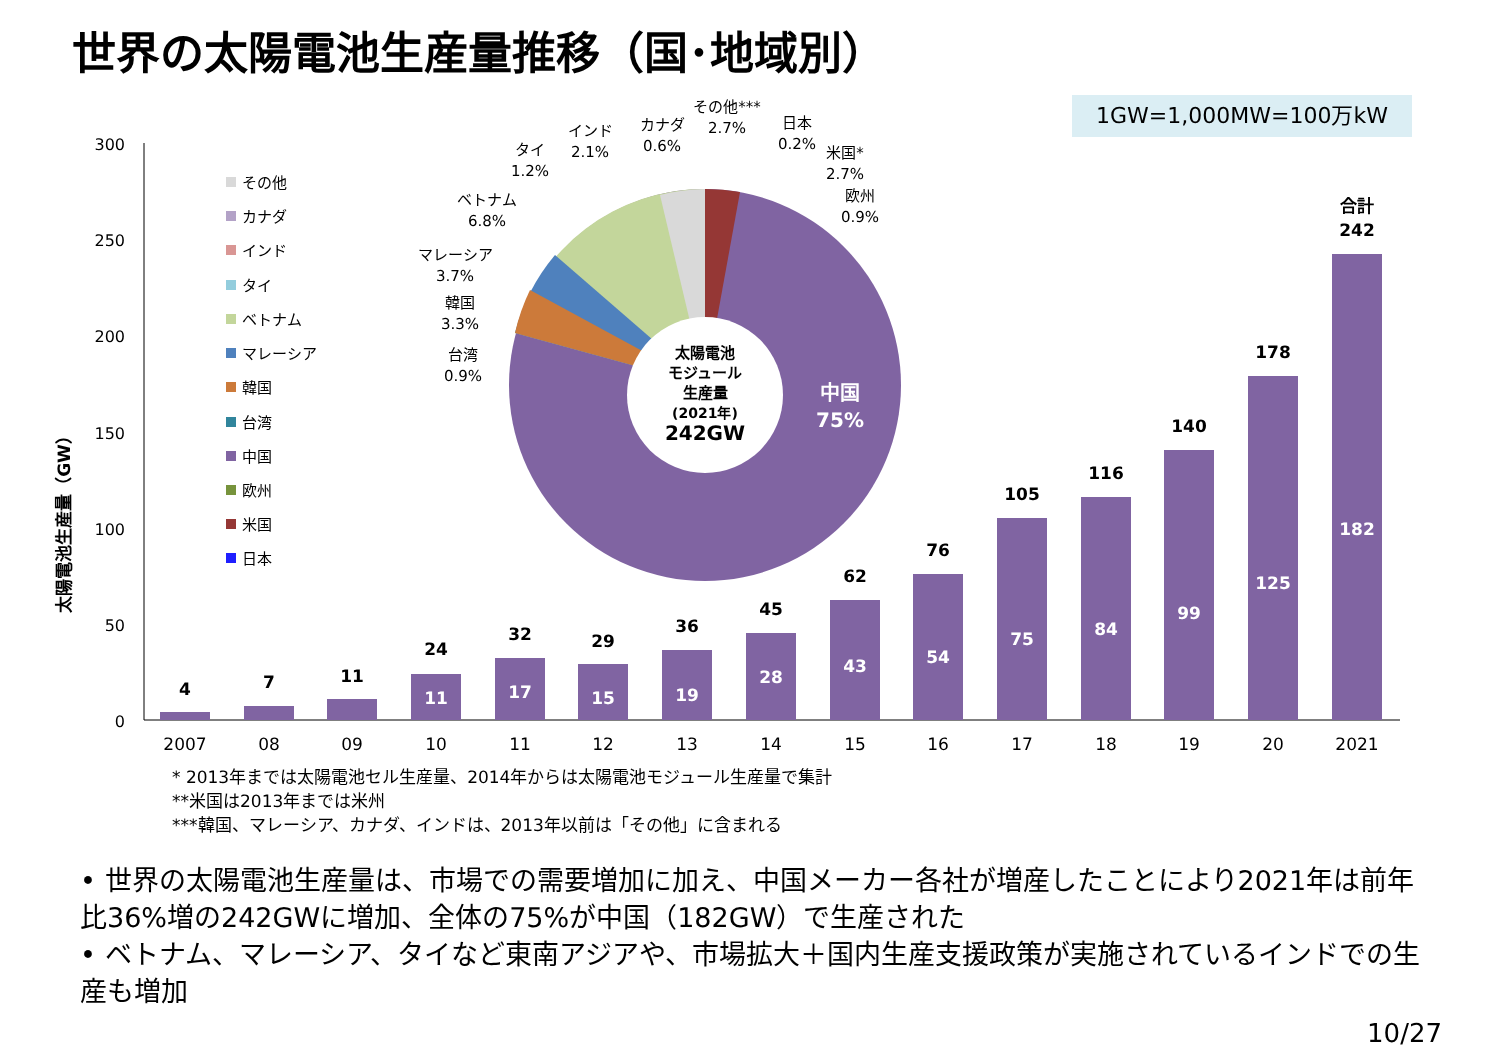世界の太陽電池生産量推移（国･地域別）
1GW=1,000MW=100万kW
太陽電池生産量（GW）
300
250
200
150
100
50
0
その他
カナダ
インド
タイ
ベトナム
マレーシア
韓国
台湾
中国
欧州
米国
日本
4
7
11
24
32
29
36
45
62
76
105
116
140
178
合計
242
11
17
15
19
28
43
54
75
84
99
125
182
2007
08
09
10
11
12
13
14
15
16
17
18
19
20
2021
太陽電池
モジュール
生産量
(2021年)
242GW
中国
75%
その他***
2.7%
日本
0.2%
米国*
2.7%
欧州
0.9%
カナダ
0.6%
インド
2.1%
タイ
1.2%
ベトナム
6.8%
マレーシア
3.7%
韓国
3.3%
台湾
0.9%
* 2013年までは太陽電池セル生産量、2014年からは太陽電池モジュール生産量で集計
**米国は2013年までは米州
***韓国、マレーシア、カナダ、インドは、2013年以前は「その他」に含まれる
• 世界の太陽電池生産量は、市場での需要増加に加え、中国メーカー各社が増産したことにより2021年は前年比36%増の242GWに増加、全体の75%が中国（182GW）で生産された
• ベトナム、マレーシア、タイなど東南アジアや、市場拡大＋国内生産支援政策が実施されているインドでの生産も増加
10/27